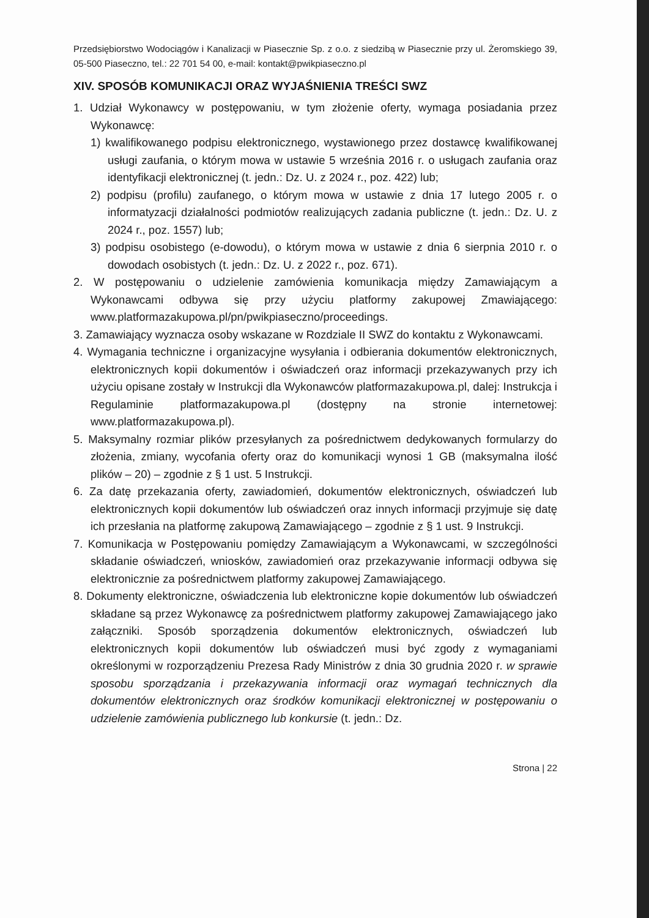Przedsiębiorstwo Wodociągów i Kanalizacji w Piasecznie Sp. z o.o. z siedzibą w Piasecznie przy ul. Żeromskiego 39, 05-500 Piaseczno, tel.: 22 701 54 00, e-mail: kontakt@pwikpiaseczno.pl
XIV. SPOSÓB KOMUNIKACJI ORAZ WYJAŚNIENIA TREŚCI SWZ
1. Udział Wykonawcy w postępowaniu, w tym złożenie oferty, wymaga posiadania przez Wykonawcę:
1) kwalifikowanego podpisu elektronicznego, wystawionego przez dostawcę kwalifikowanej usługi zaufania, o którym mowa w ustawie 5 września 2016 r. o usługach zaufania oraz identyfikacji elektronicznej (t. jedn.: Dz. U. z 2024 r., poz. 422) lub;
2) podpisu (profilu) zaufanego, o którym mowa w ustawie z dnia 17 lutego 2005 r. o informatyzacji działalności podmiotów realizujących zadania publiczne (t. jedn.: Dz. U. z 2024 r., poz. 1557) lub;
3) podpisu osobistego (e-dowodu), o którym mowa w ustawie z dnia 6 sierpnia 2010 r. o dowodach osobistych (t. jedn.: Dz. U. z 2022 r., poz. 671).
2. W postępowaniu o udzielenie zamówienia komunikacja między Zamawiającym a Wykonawcami odbywa się przy użyciu platformy zakupowej Zmawiającego: www.platformazakupowa.pl/pn/pwikpiaseczno/proceedings.
3. Zamawiający wyznacza osoby wskazane w Rozdziale II SWZ do kontaktu z Wykonawcami.
4. Wymagania techniczne i organizacyjne wysyłania i odbierania dokumentów elektronicznych, elektronicznych kopii dokumentów i oświadczeń oraz informacji przekazywanych przy ich użyciu opisane zostały w Instrukcji dla Wykonawców platformazakupowa.pl, dalej: Instrukcja i Regulaminie platformazakupowa.pl (dostępny na stronie internetowej: www.platformazakupowa.pl).
5. Maksymalny rozmiar plików przesyłanych za pośrednictwem dedykowanych formularzy do złożenia, zmiany, wycofania oferty oraz do komunikacji wynosi 1 GB (maksymalna ilość plików – 20) – zgodnie z § 1 ust. 5 Instrukcji.
6. Za datę przekazania oferty, zawiadomień, dokumentów elektronicznych, oświadczeń lub elektronicznych kopii dokumentów lub oświadczeń oraz innych informacji przyjmuje się datę ich przesłania na platformę zakupową Zamawiającego – zgodnie z § 1 ust. 9 Instrukcji.
7. Komunikacja w Postępowaniu pomiędzy Zamawiającym a Wykonawcami, w szczególności składanie oświadczeń, wniosków, zawiadomień oraz przekazywanie informacji odbywa się elektronicznie za pośrednictwem platformy zakupowej Zamawiającego.
8. Dokumenty elektroniczne, oświadczenia lub elektroniczne kopie dokumentów lub oświadczeń składane są przez Wykonawcę za pośrednictwem platformy zakupowej Zamawiającego jako załączniki. Sposób sporządzenia dokumentów elektronicznych, oświadczeń lub elektronicznych kopii dokumentów lub oświadczeń musi być zgody z wymaganiami określonymi w rozporządzeniu Prezesa Rady Ministrów z dnia 30 grudnia 2020 r. w sprawie sposobu sporządzania i przekazywania informacji oraz wymagań technicznych dla dokumentów elektronicznych oraz środków komunikacji elektronicznej w postępowaniu o udzielenie zamówienia publicznego lub konkursie (t. jedn.: Dz.
Strona | 22